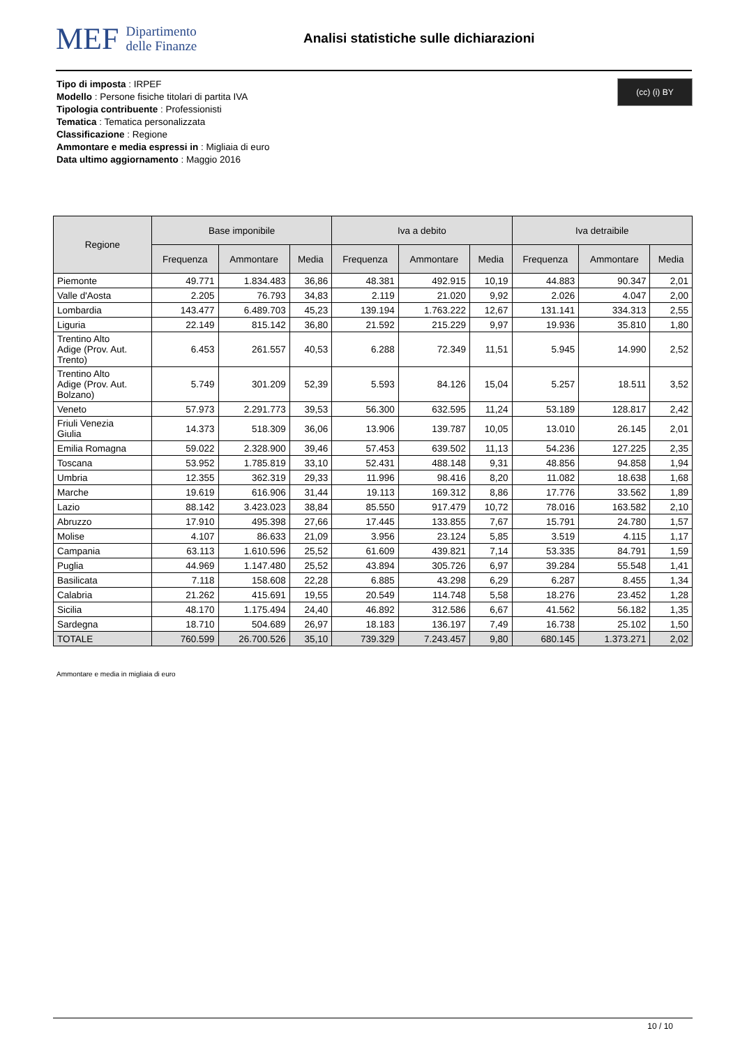MEF Dipartimento
delle Finanze
Analisi statistiche sulle dichiarazioni
Tipo di imposta : IRPEF
Modello : Persone fisiche titolari di partita IVA
Tipologia contribuente : Professionisti
Tematica : Tematica personalizzata
Classificazione : Regione
Ammontare e media espressi in : Migliaia di euro
Data ultimo aggiornamento : Maggio 2016
(cc) (i) BY
| Regione | Base imponibile | | | Iva a debito | | | Iva detraibile | | |
| --- | --- | --- | --- | --- | --- | --- | --- | --- | --- |
| | Frequenza | Ammontare | Media | Frequenza | Ammontare | Media | Frequenza | Ammontare | Media |
| Piemonte | 49.771 | 1.834.483 | 36,86 | 48.381 | 492.915 | 10,19 | 44.883 | 90.347 | 2,01 |
| Valle d'Aosta | 2.205 | 76.793 | 34,83 | 2.119 | 21.020 | 9,92 | 2.026 | 4.047 | 2,00 |
| Lombardia | 143.477 | 6.489.703 | 45,23 | 139.194 | 1.763.222 | 12,67 | 131.141 | 334.313 | 2,55 |
| Liguria | 22.149 | 815.142 | 36,80 | 21.592 | 215.229 | 9,97 | 19.936 | 35.810 | 1,80 |
| Trentino Alto Adige (Prov. Aut. Trento) | 6.453 | 261.557 | 40,53 | 6.288 | 72.349 | 11,51 | 5.945 | 14.990 | 2,52 |
| Trentino Alto Adige (Prov. Aut. Bolzano) | 5.749 | 301.209 | 52,39 | 5.593 | 84.126 | 15,04 | 5.257 | 18.511 | 3,52 |
| Veneto | 57.973 | 2.291.773 | 39,53 | 56.300 | 632.595 | 11,24 | 53.189 | 128.817 | 2,42 |
| Friuli Venezia Giulia | 14.373 | 518.309 | 36,06 | 13.906 | 139.787 | 10,05 | 13.010 | 26.145 | 2,01 |
| Emilia Romagna | 59.022 | 2.328.900 | 39,46 | 57.453 | 639.502 | 11,13 | 54.236 | 127.225 | 2,35 |
| Toscana | 53.952 | 1.785.819 | 33,10 | 52.431 | 488.148 | 9,31 | 48.856 | 94.858 | 1,94 |
| Umbria | 12.355 | 362.319 | 29,33 | 11.996 | 98.416 | 8,20 | 11.082 | 18.638 | 1,68 |
| Marche | 19.619 | 616.906 | 31,44 | 19.113 | 169.312 | 8,86 | 17.776 | 33.562 | 1,89 |
| Lazio | 88.142 | 3.423.023 | 38,84 | 85.550 | 917.479 | 10,72 | 78.016 | 163.582 | 2,10 |
| Abruzzo | 17.910 | 495.398 | 27,66 | 17.445 | 133.855 | 7,67 | 15.791 | 24.780 | 1,57 |
| Molise | 4.107 | 86.633 | 21,09 | 3.956 | 23.124 | 5,85 | 3.519 | 4.115 | 1,17 |
| Campania | 63.113 | 1.610.596 | 25,52 | 61.609 | 439.821 | 7,14 | 53.335 | 84.791 | 1,59 |
| Puglia | 44.969 | 1.147.480 | 25,52 | 43.894 | 305.726 | 6,97 | 39.284 | 55.548 | 1,41 |
| Basilicata | 7.118 | 158.608 | 22,28 | 6.885 | 43.298 | 6,29 | 6.287 | 8.455 | 1,34 |
| Calabria | 21.262 | 415.691 | 19,55 | 20.549 | 114.748 | 5,58 | 18.276 | 23.452 | 1,28 |
| Sicilia | 48.170 | 1.175.494 | 24,40 | 46.892 | 312.586 | 6,67 | 41.562 | 56.182 | 1,35 |
| Sardegna | 18.710 | 504.689 | 26,97 | 18.183 | 136.197 | 7,49 | 16.738 | 25.102 | 1,50 |
| TOTALE | 760.599 | 26.700.526 | 35,10 | 739.329 | 7.243.457 | 9,80 | 680.145 | 1.373.271 | 2,02 |
Ammontare e media in migliaia di euro
10 / 10